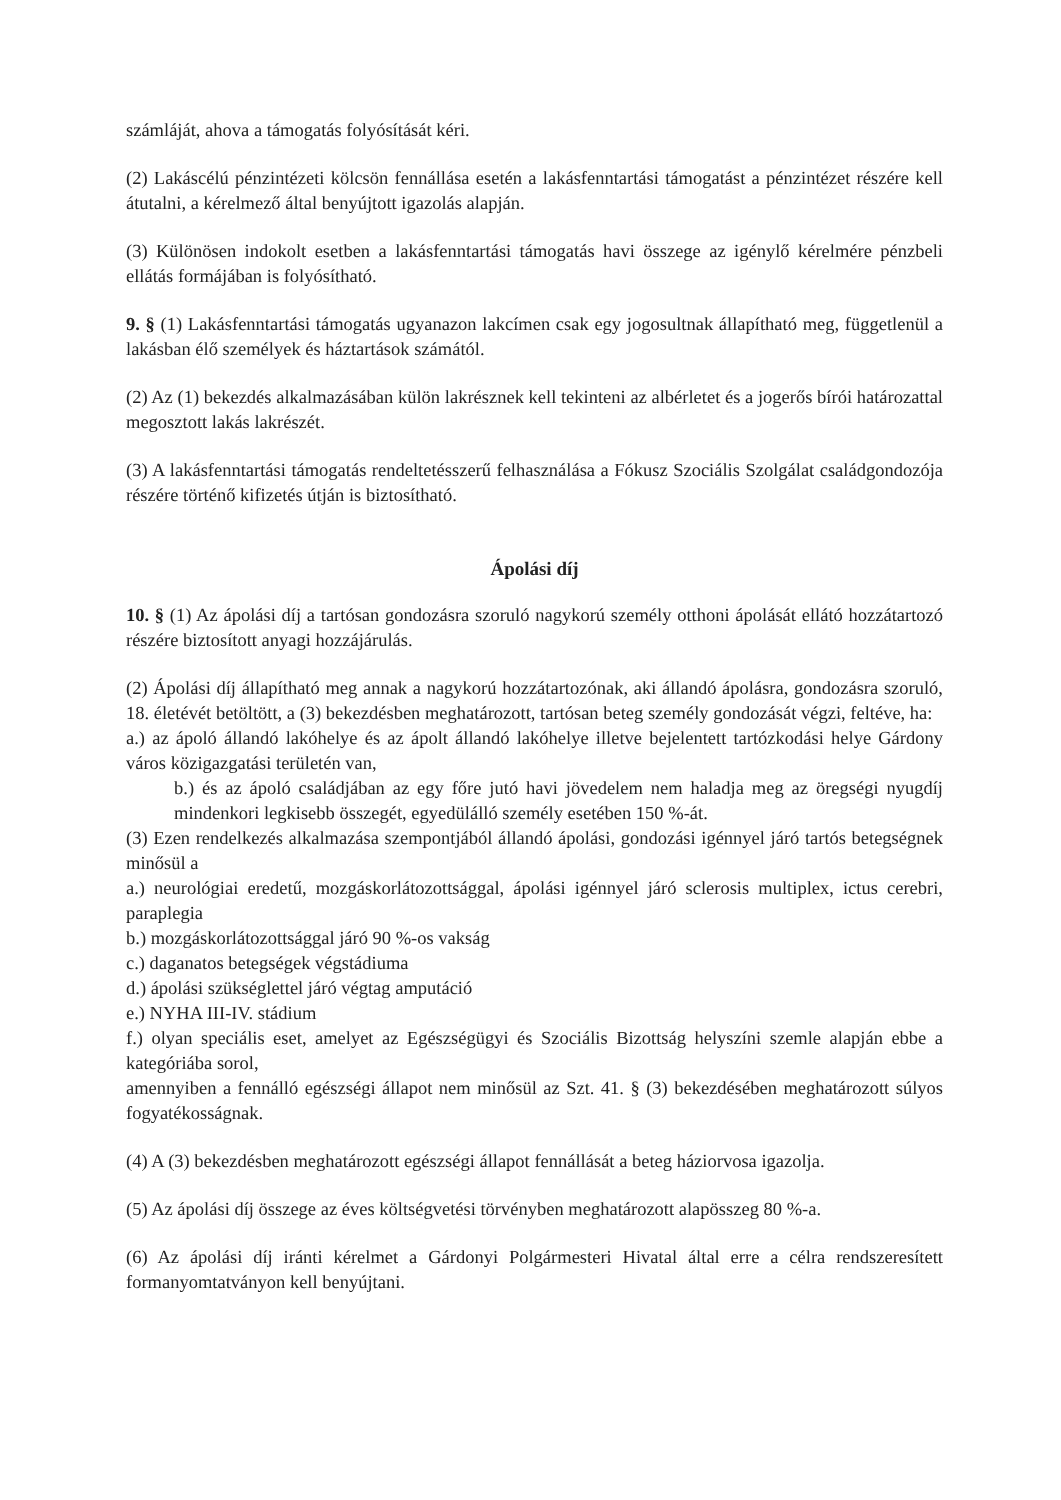számláját, ahova a támogatás folyósítását kéri.
(2) Lakáscélú pénzintézeti kölcsön fennállása esetén a lakásfenntartási támogatást a pénzintézet részére kell átutalni, a kérelmező által benyújtott igazolás alapján.
(3) Különösen indokolt esetben a lakásfenntartási támogatás havi összege az igénylő kérelmére pénzbeli ellátás formájában is folyósítható.
9. § (1) Lakásfenntartási támogatás ugyanazon lakcímen csak egy jogosultnak állapítható meg, függetlenül a lakásban élő személyek és háztartások számától.
(2) Az (1) bekezdés alkalmazásában külön lakrésznek kell tekinteni az albérletet és a jogerős bírói határozattal megosztott lakás lakrészét.
(3) A lakásfenntartási támogatás rendeltetésszerű felhasználása a Fókusz Szociális Szolgálat családgondozója részére történő kifizetés útján is biztosítható.
Ápolási díj
10. § (1) Az ápolási díj a tartósan gondozásra szoruló nagykorú személy otthoni ápolását ellátó hozzátartozó részére biztosított anyagi hozzájárulás.
(2) Ápolási díj állapítható meg annak a nagykorú hozzátartozónak, aki állandó ápolásra, gondozásra szoruló, 18. életévét betöltött, a (3) bekezdésben meghatározott, tartósan beteg személy gondozását végzi, feltéve, ha:
a.) az ápoló állandó lakóhelye és az ápolt állandó lakóhelye illetve bejelentett tartózkodási helye Gárdony város közigazgatási területén van,
b.) és az ápoló családjában az egy főre jutó havi jövedelem nem haladja meg az öregségi nyugdíj mindenkori legkisebb összegét, egyedülálló személy esetében 150 %-át.
(3) Ezen rendelkezés alkalmazása szempontjából állandó ápolási, gondozási igénnyel járó tartós betegségnek minősül a
a.) neurológiai eredetű, mozgáskorlátozottsággal, ápolási igénnyel járó sclerosis multiplex, ictus cerebri, paraplegia
b.) mozgáskorlátozottsággal járó 90 %-os vakság
c.) daganatos betegségek végstádiuma
d.) ápolási szükséglettel járó végtag amputáció
e.) NYHA III-IV. stádium
f.) olyan speciális eset, amelyet az Egészségügyi és Szociális Bizottság helyszíni szemle alapján ebbe a kategóriába sorol,
amennyiben a fennálló egészségi állapot nem minősül az Szt. 41. § (3) bekezdésében meghatározott súlyos fogyatékosságnak.
(4) A (3) bekezdésben meghatározott egészségi állapot fennállását a beteg háziorvosa igazolja.
(5) Az ápolási díj összege az éves költségvetési törvényben meghatározott alapösszeg 80 %-a.
(6) Az ápolási díj iránti kérelmet a Gárdonyi Polgármesteri Hivatal által erre a célra rendszeresített formanyomtatványon kell benyújtani.